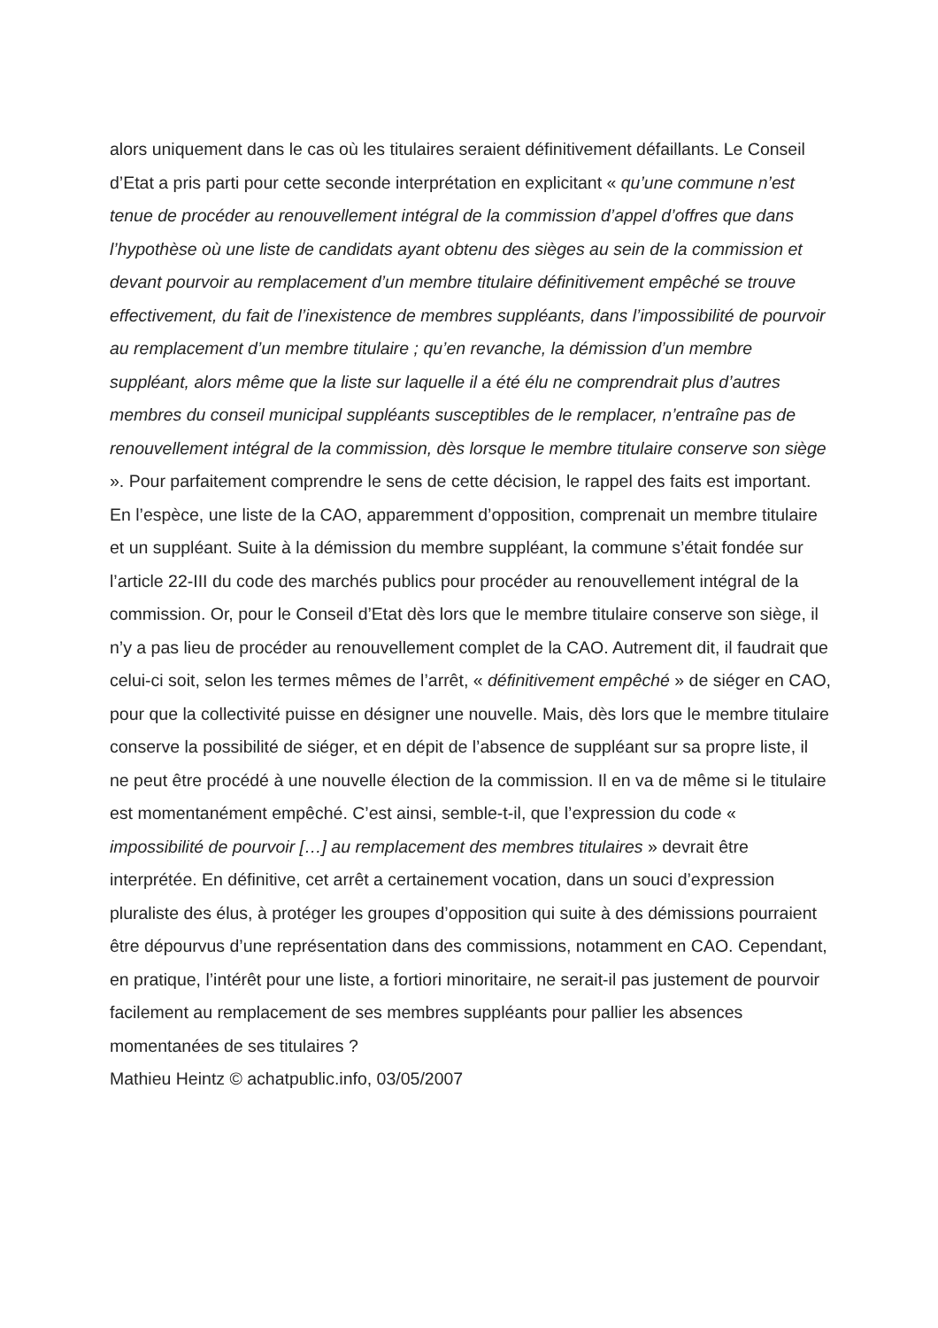alors uniquement dans le cas où les titulaires seraient définitivement défaillants. Le Conseil d’Etat a pris parti pour cette seconde interprétation en explicitant « qu’une commune n’est tenue de procéder au renouvellement intégral de la commission d’appel d’offres que dans l’hypothèse où une liste de candidats ayant obtenu des sièges au sein de la commission et devant pourvoir au remplacement d’un membre titulaire définitivement empêché se trouve effectivement, du fait de l’inexistence de membres suppléants, dans l’impossibilité de pourvoir au remplacement d’un membre titulaire ; qu’en revanche, la démission d’un membre suppléant, alors même que la liste sur laquelle il a été élu ne comprendrait plus d’autres membres du conseil municipal suppléants susceptibles de le remplacer, n’entraîne pas de renouvellement intégral de la commission, dès lorsque le membre titulaire conserve son siège ». Pour parfaitement comprendre le sens de cette décision, le rappel des faits est important.
En l’espèce, une liste de la CAO, apparemment d’opposition, comprenait un membre titulaire et un suppléant. Suite à la démission du membre suppléant, la commune s’était fondée sur l’article 22-III du code des marchés publics pour procéder au renouvellement intégral de la commission. Or, pour le Conseil d’Etat dès lors que le membre titulaire conserve son siège, il n’y a pas lieu de procéder au renouvellement complet de la CAO. Autrement dit, il faudrait que celui-ci soit, selon les termes mêmes de l’arrêt, « définitivement empêché » de siéger en CAO, pour que la collectivité puisse en désigner une nouvelle. Mais, dès lors que le membre titulaire conserve la possibilité de siéger, et en dépit de l’absence de suppléant sur sa propre liste, il ne peut être procédé à une nouvelle élection de la commission. Il en va de même si le titulaire est momentanément empêché. C’est ainsi, semble-t-il, que l’expression du code « impossibilité de pourvoir […] au remplacement des membres titulaires » devrait être interprétée. En définitive, cet arrêt a certainement vocation, dans un souci d’expression pluraliste des élus, à protéger les groupes d’opposition qui suite à des démissions pourraient être dépourvus d’une représentation dans des commissions, notamment en CAO. Cependant, en pratique, l’intérêt pour une liste, a fortiori minoritaire, ne serait-il pas justement de pourvoir facilement au remplacement de ses membres suppléants pour pallier les absences momentanées de ses titulaires ?
Mathieu Heintz © achatpublic.info, 03/05/2007